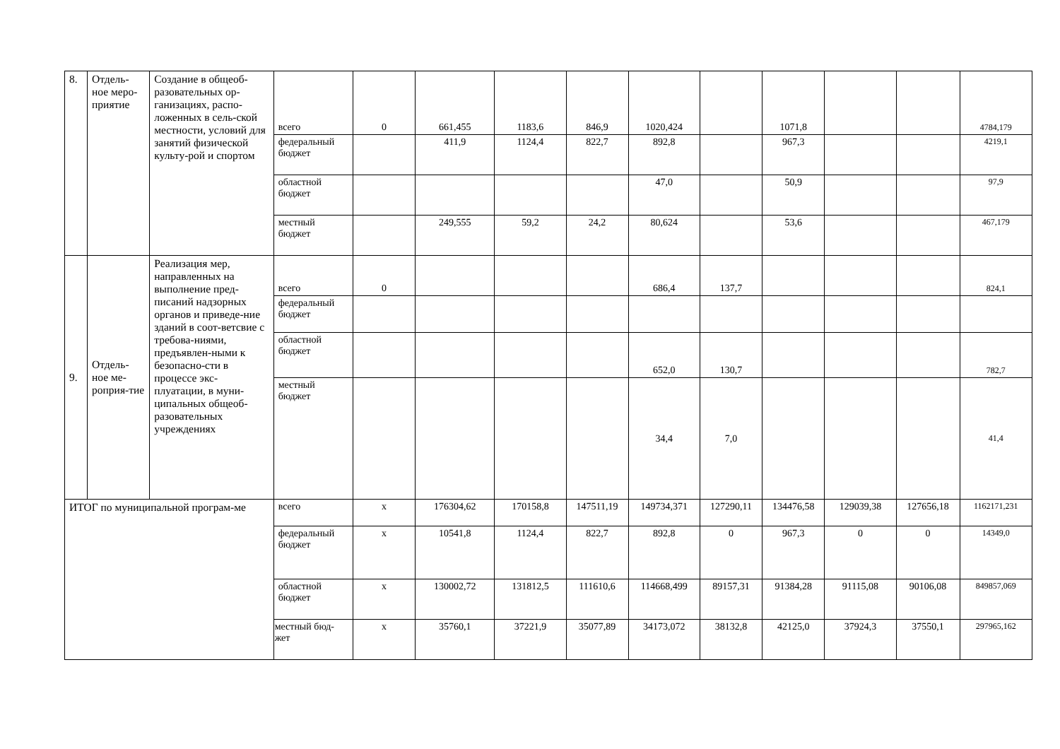| 8. | Отдель-ное меро-приятие | Создание в общеоб-разовательных ор-ганизациях, распо-ложенных в сель-ской местности, условий для занятий физической культу-рой и спортом | всего | 0 | 661,455 | 1183,6 | 846,9 | 1020,424 | | 1071,8 | | | 4784,179 |
| | | | федеральный бюджет | | 411,9 | 1124,4 | 822,7 | 892,8 | | 967,3 | | | 4219,1 |
| | | | областной бюджет | | | | | 47,0 | | 50,9 | | | 97,9 |
| | | | местный бюджет | | 249,555 | 59,2 | 24,2 | 80,624 | | 53,6 | | | 467,179 |
| 9. | Отдель-ное ме-роприя-тие | Реализация мер, направленных на выполнение пред-писаний надзорных органов и приведе-ние зданий в соот-ветсвие с требова-ниями, предъявлен-ными к безопасно-сти в процессе экс-плуатации, в муни-ципальных общеоб-разовательных учреждениях | всего | 0 | | | | 686,4 | 137,7 | | | | 824,1 |
| | | | федеральный бюджет | | | | | | | | | | |
| | | | областной бюджет | | | | | 652,0 | 130,7 | | | | 782,7 |
| | | | местный бюджет | | | | | 34,4 | 7,0 | | | | 41,4 |
| ИТОГ по муниципальной програм-ме | | | всего | х | 176304,62 | 170158,8 | 147511,19 | 149734,371 | 127290,11 | 134476,58 | 129039,38 | 127656,18 | 1162171,231 |
| | | | федеральный бюджет | х | 10541,8 | 1124,4 | 822,7 | 892,8 | 0 | 967,3 | 0 | 0 | 14349,0 |
| | | | областной бюджет | х | 130002,72 | 131812,5 | 111610,6 | 114668,499 | 89157,31 | 91384,28 | 91115,08 | 90106,08 | 849857,069 |
| | | | местный бюд-жет | х | 35760,1 | 37221,9 | 35077,89 | 34173,072 | 38132,8 | 42125,0 | 37924,3 | 37550,1 | 297965,162 |